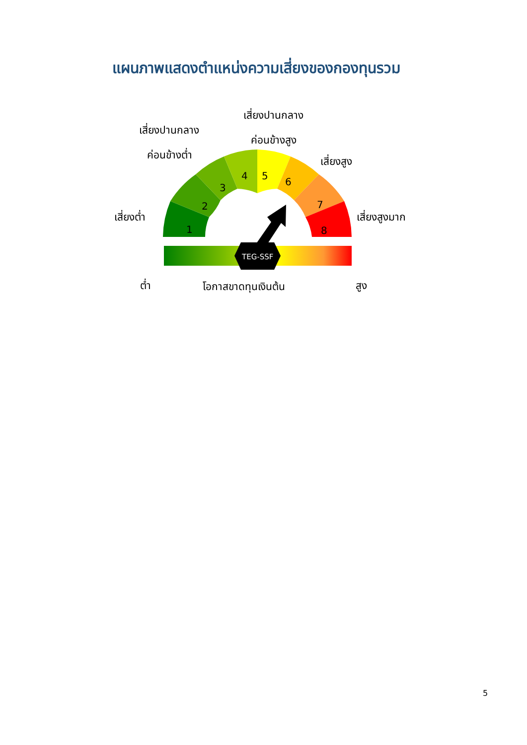แผนภาพแสดงตำแหน่งความเสี่ยงของกองทุนรวม
เสี่ยงปานกลาง
ค่อนข้างสูง
เสี่ยงปานกลาง
ค่อนข้างต่ำ
เสี่ยงสูง
เสี่ยงต่ำ เสี่ยงสูงมาก
1
2
3
4
5
6
7
8
TEG-SSF
ต่ำ โอกาสขาดทุนเงินต้น สูง
5